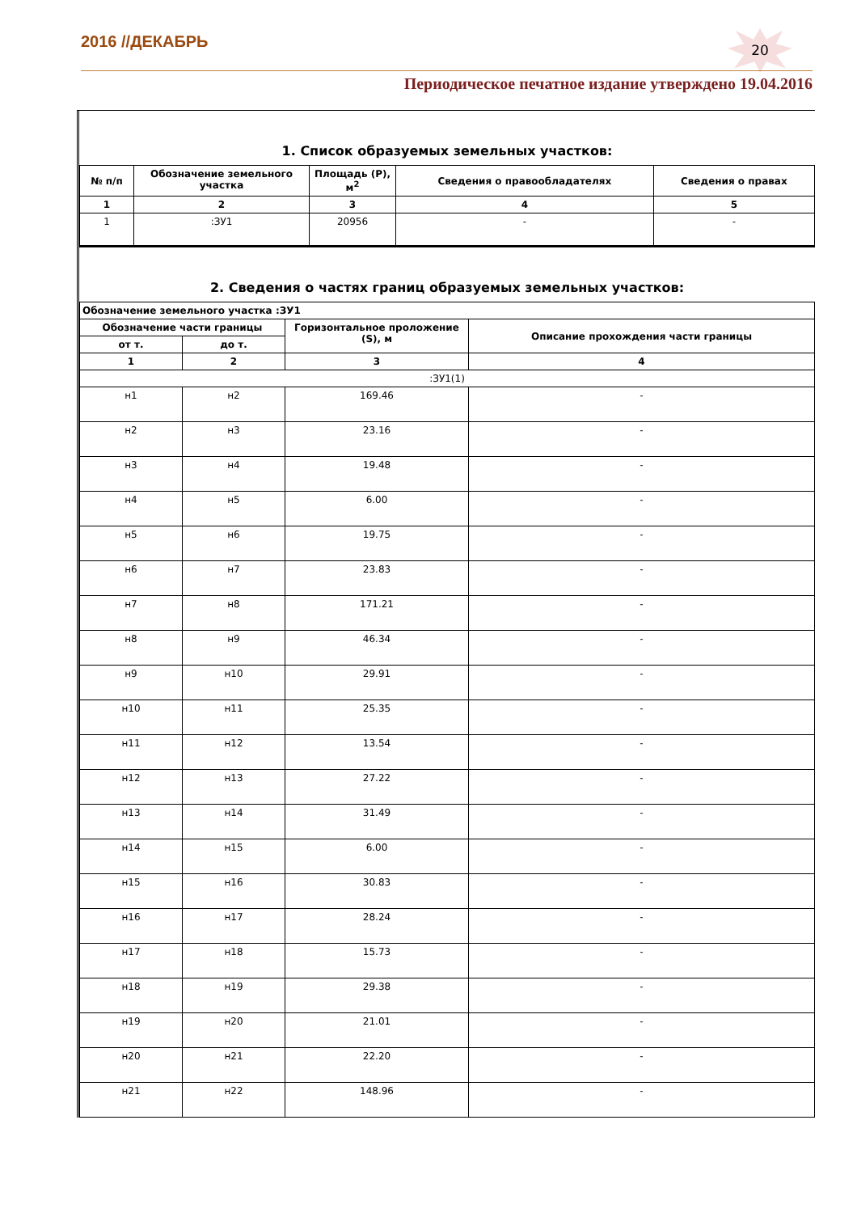2016 //ДЕКАБРЬ 20
Периодическое печатное издание утверждено 19.04.2016
1. Список образуемых земельных участков:
| № п/п | Обозначение земельного участка | Площадь (P), м<sup>2</sup> | Сведения о правообладателях | Сведения о правах |
| --- | --- | --- | --- | --- |
| 1 | 2 | 3 | 4 | 5 |
| 1 | :ЗУ1 | 20956 | - | - |
2. Сведения о частях границ образуемых земельных участков:
| Обозначение земельного участка :ЗУ1 | | | |
| --- | --- | --- | --- |
| Обозначение части границы | | Горизонтальное проложение (S), м | Описание прохождения части границы |
| от т. | до т. | | |
| 1 | 2 | 3 | 4 |
| :ЗУ1(1) | | | |
| н1 | н2 | 169.46 | - |
| н2 | н3 | 23.16 | - |
| н3 | н4 | 19.48 | - |
| н4 | н5 | 6.00 | - |
| н5 | н6 | 19.75 | - |
| н6 | н7 | 23.83 | - |
| н7 | н8 | 171.21 | - |
| н8 | н9 | 46.34 | - |
| н9 | н10 | 29.91 | - |
| н10 | н11 | 25.35 | - |
| н11 | н12 | 13.54 | - |
| н12 | н13 | 27.22 | - |
| н13 | н14 | 31.49 | - |
| н14 | н15 | 6.00 | - |
| н15 | н16 | 30.83 | - |
| н16 | н17 | 28.24 | - |
| н17 | н18 | 15.73 | - |
| н18 | н19 | 29.38 | - |
| н19 | н20 | 21.01 | - |
| н20 | н21 | 22.20 | - |
| н21 | н22 | 148.96 | - |